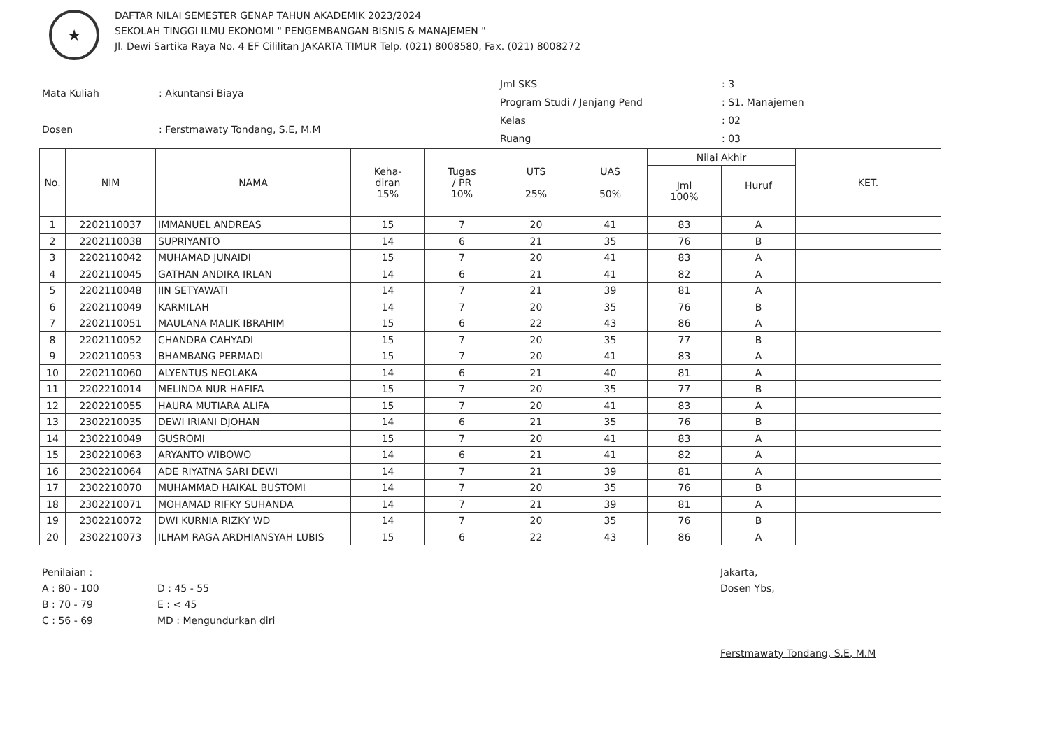★
DAFTAR NILAI SEMESTER GENAP TAHUN AKADEMIK 2023/2024
SEKOLAH TINGGI ILMU EKONOMI " PENGEMBANGAN BISNIS & MANAJEMEN "
Jl. Dewi Sartika Raya No. 4 EF Cililitan JAKARTA TIMUR Telp. (021) 8008580, Fax. (021) 8008272
| Mata Kuliah | : Akuntansi Biaya |
| Dosen | : Ferstmawaty Tondang, S.E, M.M |
| Jml SKS | : 3 |
| Program Studi / Jenjang Pend | : S1. Manajemen |
| Kelas | : 02 |
| Ruang | : 03 |
| No. | NIM | NAMA | Keha- diran 15% | Tugas / PR 10% | UTS 25% | UAS 50% | Nilai Akhir | | KET. |
| --- | --- | --- | --- | --- | --- | --- | --- | --- | --- |
| | | | | | | | Jml 100% | Huruf | |
| 1 | 2202110037 | IMMANUEL ANDREAS | 15 | 7 | 20 | 41 | 83 | A | |
| 2 | 2202110038 | SUPRIYANTO | 14 | 6 | 21 | 35 | 76 | B | |
| 3 | 2202110042 | MUHAMAD JUNAIDI | 15 | 7 | 20 | 41 | 83 | A | |
| 4 | 2202110045 | GATHAN ANDIRA IRLAN | 14 | 6 | 21 | 41 | 82 | A | |
| 5 | 2202110048 | IIN SETYAWATI | 14 | 7 | 21 | 39 | 81 | A | |
| 6 | 2202110049 | KARMILAH | 14 | 7 | 20 | 35 | 76 | B | |
| 7 | 2202110051 | MAULANA MALIK IBRAHIM | 15 | 6 | 22 | 43 | 86 | A | |
| 8 | 2202110052 | CHANDRA CAHYADI | 15 | 7 | 20 | 35 | 77 | B | |
| 9 | 2202110053 | BHAMBANG PERMADI | 15 | 7 | 20 | 41 | 83 | A | |
| 10 | 2202110060 | ALYENTUS NEOLAKA | 14 | 6 | 21 | 40 | 81 | A | |
| 11 | 2202210014 | MELINDA NUR HAFIFA | 15 | 7 | 20 | 35 | 77 | B | |
| 12 | 2202210055 | HAURA MUTIARA ALIFA | 15 | 7 | 20 | 41 | 83 | A | |
| 13 | 2302210035 | DEWI IRIANI DJOHAN | 14 | 6 | 21 | 35 | 76 | B | |
| 14 | 2302210049 | GUSROMI | 15 | 7 | 20 | 41 | 83 | A | |
| 15 | 2302210063 | ARYANTO WIBOWO | 14 | 6 | 21 | 41 | 82 | A | |
| 16 | 2302210064 | ADE RIYATNA SARI DEWI | 14 | 7 | 21 | 39 | 81 | A | |
| 17 | 2302210070 | MUHAMMAD HAIKAL BUSTOMI | 14 | 7 | 20 | 35 | 76 | B | |
| 18 | 2302210071 | MOHAMAD RIFKY SUHANDA | 14 | 7 | 21 | 39 | 81 | A | |
| 19 | 2302210072 | DWI KURNIA RIZKY WD | 14 | 7 | 20 | 35 | 76 | B | |
| 20 | 2302210073 | ILHAM RAGA ARDHIANSYAH LUBIS | 15 | 6 | 22 | 43 | 86 | A | |
Penilaian :
A : 80 - 100
B : 70 - 79
C : 56 - 69
D : 45 - 55
E : < 45
MD : Mengundurkan diri
Jakarta,
Dosen Ybs,
Ferstmawaty Tondang, S.E, M.M